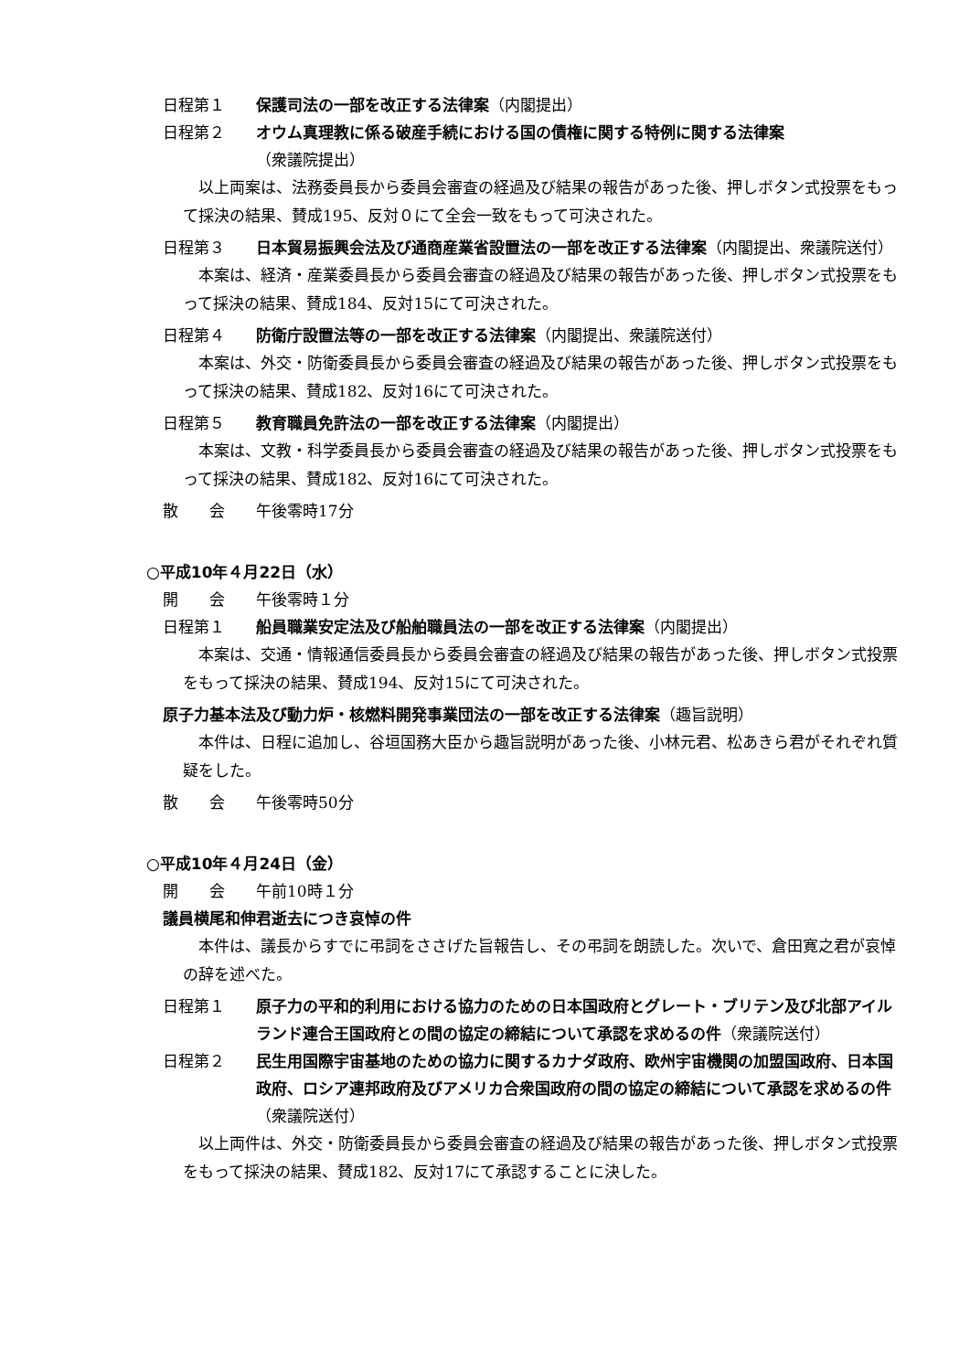日程第１ 保護司法の一部を改正する法律案（内閣提出）
日程第２ オウム真理教に係る破産手続における国の債権に関する特例に関する法律案
（衆議院提出）
以上両案は、法務委員長から委員会審査の経過及び結果の報告があった後、押しボタン式投票をもって採決の結果、賛成195、反対０にて全会一致をもって可決された。
日程第３ 日本貿易振興会法及び通商産業省設置法の一部を改正する法律案（内閣提出、衆議院送付）
本案は、経済・産業委員長から委員会審査の経過及び結果の報告があった後、押しボタン式投票をもって採決の結果、賛成184、反対15にて可決された。
日程第４ 防衛庁設置法等の一部を改正する法律案（内閣提出、衆議院送付）
本案は、外交・防衛委員長から委員会審査の経過及び結果の報告があった後、押しボタン式投票をもって採決の結果、賛成182、反対16にて可決された。
日程第５ 教育職員免許法の一部を改正する法律案（内閣提出）
本案は、文教・科学委員長から委員会審査の経過及び結果の報告があった後、押しボタン式投票をもって採決の結果、賛成182、反対16にて可決された。
散　　会 午後零時17分
○平成10年４月22日（水）
開　　会 午後零時１分
日程第１ 船員職業安定法及び船舶職員法の一部を改正する法律案（内閣提出）
本案は、交通・情報通信委員長から委員会審査の経過及び結果の報告があった後、押しボタン式投票をもって採決の結果、賛成194、反対15にて可決された。
原子力基本法及び動力炉・核燃料開発事業団法の一部を改正する法律案（趣旨説明）
本件は、日程に追加し、谷垣国務大臣から趣旨説明があった後、小林元君、松あきら君がそれぞれ質疑をした。
散　　会 午後零時50分
○平成10年４月24日（金）
開　　会 午前10時１分
議員横尾和伸君逝去につき哀悼の件
本件は、議長からすでに弔詞をささげた旨報告し、その弔詞を朗読した。次いで、倉田寛之君が哀悼の辞を述べた。
日程第１ 原子力の平和的利用における協力のための日本国政府とグレート・ブリテン及び北部アイルランド連合王国政府との間の協定の締結について承認を求めるの件（衆議院送付）
日程第２ 民生用国際宇宙基地のための協力に関するカナダ政府、欧州宇宙機関の加盟国政府、日本国政府、ロシア連邦政府及びアメリカ合衆国政府の間の協定の締結について承認を求めるの件（衆議院送付）
以上両件は、外交・防衛委員長から委員会審査の経過及び結果の報告があった後、押しボタン式投票をもって採決の結果、賛成182、反対17にて承認することに決した。